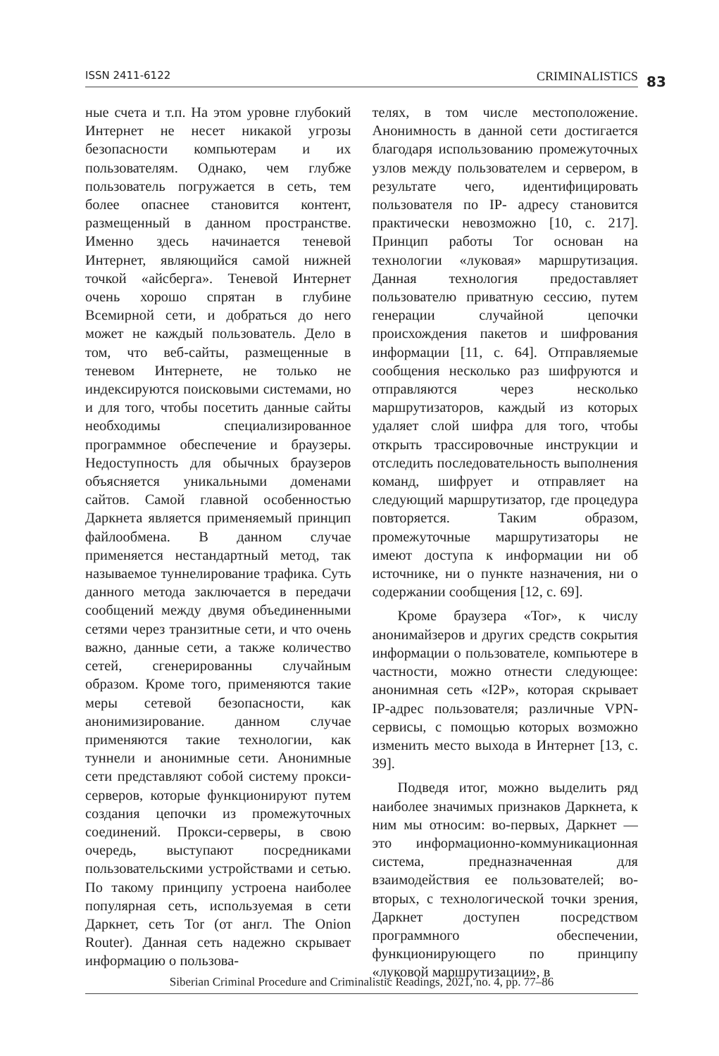ISSN 2411-6122 CRIMINALISTICS 83
ные счета и т.п. На этом уровне глубокий Интернет не несет никакой угрозы безопасности компьютерам и их пользователям. Однако, чем глубже пользователь погружается в сеть, тем более опаснее становится контент, размещенный в данном пространстве. Именно здесь начинается теневой Интернет, являющийся самой нижней точкой «айсберга». Теневой Интернет очень хорошо спрятан в глубине Всемирной сети, и добраться до него может не каждый пользователь. Дело в том, что веб-сайты, размещенные в теневом Интернете, не только не индексируются поисковыми системами, но и для того, чтобы посетить данные сайты необходимы специализированное программное обеспечение и браузеры. Недоступность для обычных браузеров объясняется уникальными доменами сайтов. Самой главной особенностью Даркнета является применяемый принцип файлообмена. В данном случае применяется нестандартный метод, так называемое туннелирование трафика. Суть данного метода заключается в передачи сообщений между двумя объединенными сетями через транзитные сети, и что очень важно, данные сети, а также количество сетей, сгенерированны случайным образом. Кроме того, применяются такие меры сетевой безопасности, как анонимизирование. данном случае применяются такие технологии, как туннели и анонимные сети. Анонимные сети представляют собой систему прокси-серверов, которые функционируют путем создания цепочки из промежуточных соединений. Прокси-серверы, в свою очередь, выступают посредниками пользовательскими устройствами и сетью. По такому принципу устроена наиболее популярная сеть, используемая в сети Даркнет, сеть Tor (от англ. The Onion Router). Данная сеть надежно скрывает информацию о пользова-
телях, в том числе местоположение. Анонимность в данной сети достигается благодаря использованию промежуточных узлов между пользователем и сервером, в результате чего, идентифицировать пользователя по IP- адресу становится практически невозможно [10, с. 217]. Принцип работы Tor основан на технологии «луковая» маршрутизация. Данная технология предоставляет пользователю приватную сессию, путем генерации случайной цепочки происхождения пакетов и шифрования информации [11, с. 64]. Отправляемые сообщения несколько раз шифруются и отправляются через несколько маршрутизаторов, каждый из которых удаляет слой шифра для того, чтобы открыть трассировочные инструкции и отследить последовательность выполнения команд, шифрует и отправляет на следующий маршрутизатор, где процедура повторяется. Таким образом, промежуточные маршрутизаторы не имеют доступа к информации ни об источнике, ни о пункте назначения, ни о содержании сообщения [12, с. 69].
Кроме браузера «Tor», к числу анонимайзеров и других средств сокрытия информации о пользователе, компьютере в частности, можно отнести следующее: анонимная сеть «I2P», которая скрывает IP-адрес пользователя; различные VPN-сервисы, с помощью которых возможно изменить место выхода в Интернет [13, с. 39].
Подведя итог, можно выделить ряд наиболее значимых признаков Даркнета, к ним мы относим: во-первых, Даркнет — это информационно-коммуникационная система, предназначенная для взаимодействия ее пользователей; во-вторых, с технологической точки зрения, Даркнет доступен посредством программного обеспечении, функционирующего по принципу «луковой маршрутизации», в
Siberian Criminal Procedure and Criminalistic Readings, 2021, no. 4, pp. 77–86